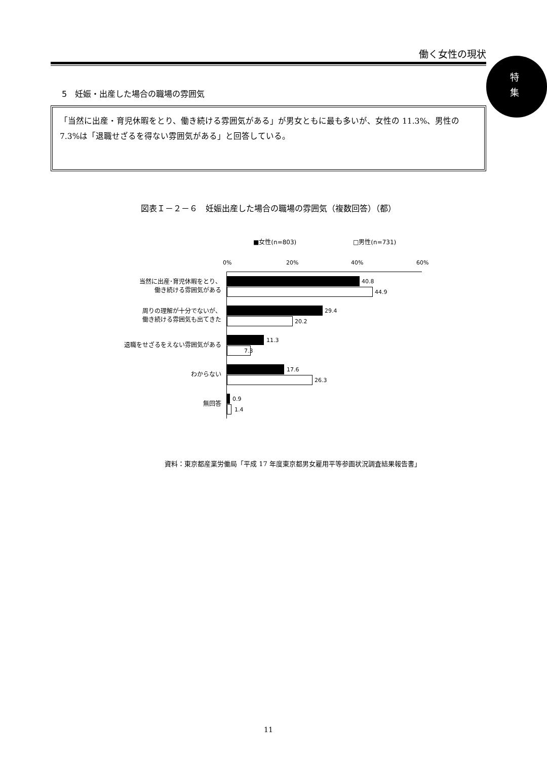働く女性の現状
特
集
5　妊娠・出産した場合の職場の雰囲気
「当然に出産・育児休暇をとり、働き続ける雰囲気がある」が男女ともに最も多いが、女性の 11.3%、男性の 7.3%は「退職せざるを得ない雰囲気がある」と回答している。
図表Ｉ－２－６　妊娠出産した場合の職場の雰囲気（複数回答）（都）
■女性(n=803) □男性(n=731)
0% 20% 40% 60%
当然に出産･育児休暇をとり、
働き続ける雰囲気がある
40.8
44.9
周りの理解が十分でないが、
働き続ける雰囲気も出てきた
29.4
20.2
退職をせざるをえない雰囲気がある
11.3
7.3
わからない
17.6
26.3
無回答
0.9
1.4
資料：東京都産業労働局「平成 17 年度東京都男女雇用平等参画状況調査結果報告書」
11